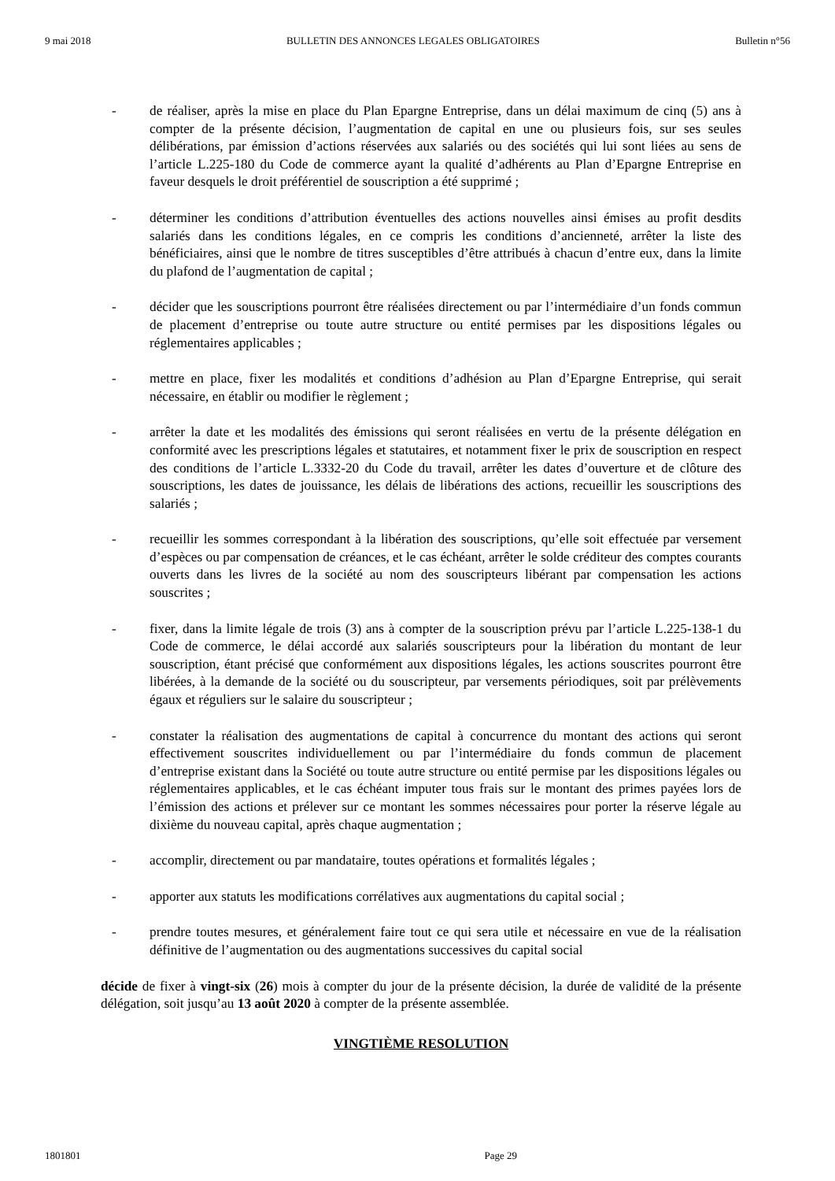9 mai 2018 BULLETIN DES ANNONCES LEGALES OBLIGATOIRES Bulletin n°56
- de réaliser, après la mise en place du Plan Epargne Entreprise, dans un délai maximum de cinq (5) ans à compter de la présente décision, l’augmentation de capital en une ou plusieurs fois, sur ses seules délibérations, par émission d’actions réservées aux salariés ou des sociétés qui lui sont liées au sens de l’article L.225-180 du Code de commerce ayant la qualité d’adhérents au Plan d’Epargne Entreprise en faveur desquels le droit préférentiel de souscription a été supprimé ;
- déterminer les conditions d’attribution éventuelles des actions nouvelles ainsi émises au profit desdits salariés dans les conditions légales, en ce compris les conditions d’ancienneté, arrêter la liste des bénéficiaires, ainsi que le nombre de titres susceptibles d’être attribués à chacun d’entre eux, dans la limite du plafond de l’augmentation de capital ;
- décider que les souscriptions pourront être réalisées directement ou par l’intermédiaire d’un fonds commun de placement d’entreprise ou toute autre structure ou entité permises par les dispositions légales ou réglementaires applicables ;
- mettre en place, fixer les modalités et conditions d’adhésion au Plan d’Epargne Entreprise, qui serait nécessaire, en établir ou modifier le règlement ;
- arrêter la date et les modalités des émissions qui seront réalisées en vertu de la présente délégation en conformité avec les prescriptions légales et statutaires, et notamment fixer le prix de souscription en respect des conditions de l’article L.3332-20 du Code du travail, arrêter les dates d’ouverture et de clôture des souscriptions, les dates de jouissance, les délais de libérations des actions, recueillir les souscriptions des salariés ;
- recueillir les sommes correspondant à la libération des souscriptions, qu’elle soit effectuée par versement d’espèces ou par compensation de créances, et le cas échéant, arrêter le solde créditeur des comptes courants ouverts dans les livres de la société au nom des souscripteurs libérant par compensation les actions souscrites ;
- fixer, dans la limite légale de trois (3) ans à compter de la souscription prévu par l’article L.225-138-1 du Code de commerce, le délai accordé aux salariés souscripteurs pour la libération du montant de leur souscription, étant précisé que conformément aux dispositions légales, les actions souscrites pourront être libérées, à la demande de la société ou du souscripteur, par versements périodiques, soit par prélèvements égaux et réguliers sur le salaire du souscripteur ;
- constater la réalisation des augmentations de capital à concurrence du montant des actions qui seront effectivement souscrites individuellement ou par l’intermédiaire du fonds commun de placement d’entreprise existant dans la Société ou toute autre structure ou entité permise par les dispositions légales ou réglementaires applicables, et le cas échéant imputer tous frais sur le montant des primes payées lors de l’émission des actions et prélever sur ce montant les sommes nécessaires pour porter la réserve légale au dixième du nouveau capital, après chaque augmentation ;
- accomplir, directement ou par mandataire, toutes opérations et formalités légales ;
- apporter aux statuts les modifications corrélatives aux augmentations du capital social ;
- prendre toutes mesures, et généralement faire tout ce qui sera utile et nécessaire en vue de la réalisation définitive de l’augmentation ou des augmentations successives du capital social
décide de fixer à vingt-six (26) mois à compter du jour de la présente décision, la durée de validité de la présente délégation, soit jusqu’au 13 août 2020 à compter de la présente assemblée.
VINGTIÈME RESOLUTION
1801801 Page 29